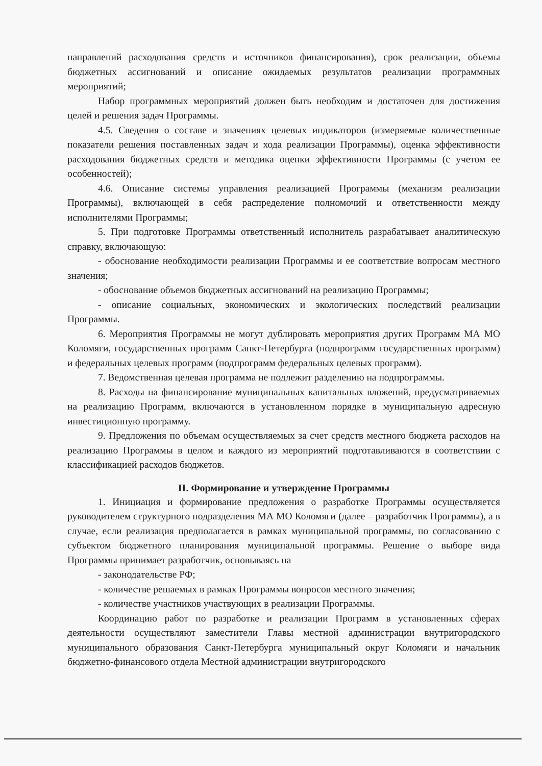направлений расходования средств и источников финансирования), срок реализации, объемы бюджетных ассигнований и описание ожидаемых результатов реализации программных мероприятий;
Набор программных мероприятий должен быть необходим и достаточен для достижения целей и решения задач Программы.
4.5. Сведения о составе и значениях целевых индикаторов (измеряемые количественные показатели решения поставленных задач и хода реализации Программы), оценка эффективности расходования бюджетных средств и методика оценки эффективности Программы (с учетом ее особенностей);
4.6. Описание системы управления реализацией Программы (механизм реализации Программы), включающей в себя распределение полномочий и ответственности между исполнителями Программы;
5. При подготовке Программы ответственный исполнитель разрабатывает аналитическую справку, включающую:
- обоснование необходимости реализации Программы и ее соответствие вопросам местного значения;
- обоснование объемов бюджетных ассигнований на реализацию Программы;
- описание социальных, экономических и экологических последствий реализации Программы.
6. Мероприятия Программы не могут дублировать мероприятия других Программ МА МО Коломяги, государственных программ Санкт-Петербурга (подпрограмм государственных программ) и федеральных целевых программ (подпрограмм федеральных целевых программ).
7. Ведомственная целевая программа не подлежит разделению на подпрограммы.
8. Расходы на финансирование муниципальных капитальных вложений, предусматриваемых на реализацию Программ, включаются в установленном порядке в муниципальную адресную инвестиционную программу.
9. Предложения по объемам осуществляемых за счет средств местного бюджета расходов на реализацию Программы в целом и каждого из мероприятий подготавливаются в соответствии с классификацией расходов бюджетов.
II. Формирование и утверждение Программы
1. Инициация и формирование предложения о разработке Программы осуществляется руководителем структурного подразделения МА МО Коломяги (далее – разработчик Программы), а в случае, если реализация предполагается в рамках муниципальной программы, по согласованию с субъектом бюджетного планирования муниципальной программы. Решение о выборе вида Программы принимает разработчик, основываясь на
- законодательстве РФ;
- количестве решаемых в рамках Программы вопросов местного значения;
- количестве участников участвующих в реализации Программы.
Координацию работ по разработке и реализации Программ в установленных сферах деятельности осуществляют заместители Главы местной администрации внутригородского муниципального образования Санкт-Петербурга муниципальный округ Коломяги и начальник бюджетно-финансового отдела Местной администрации внутригородского